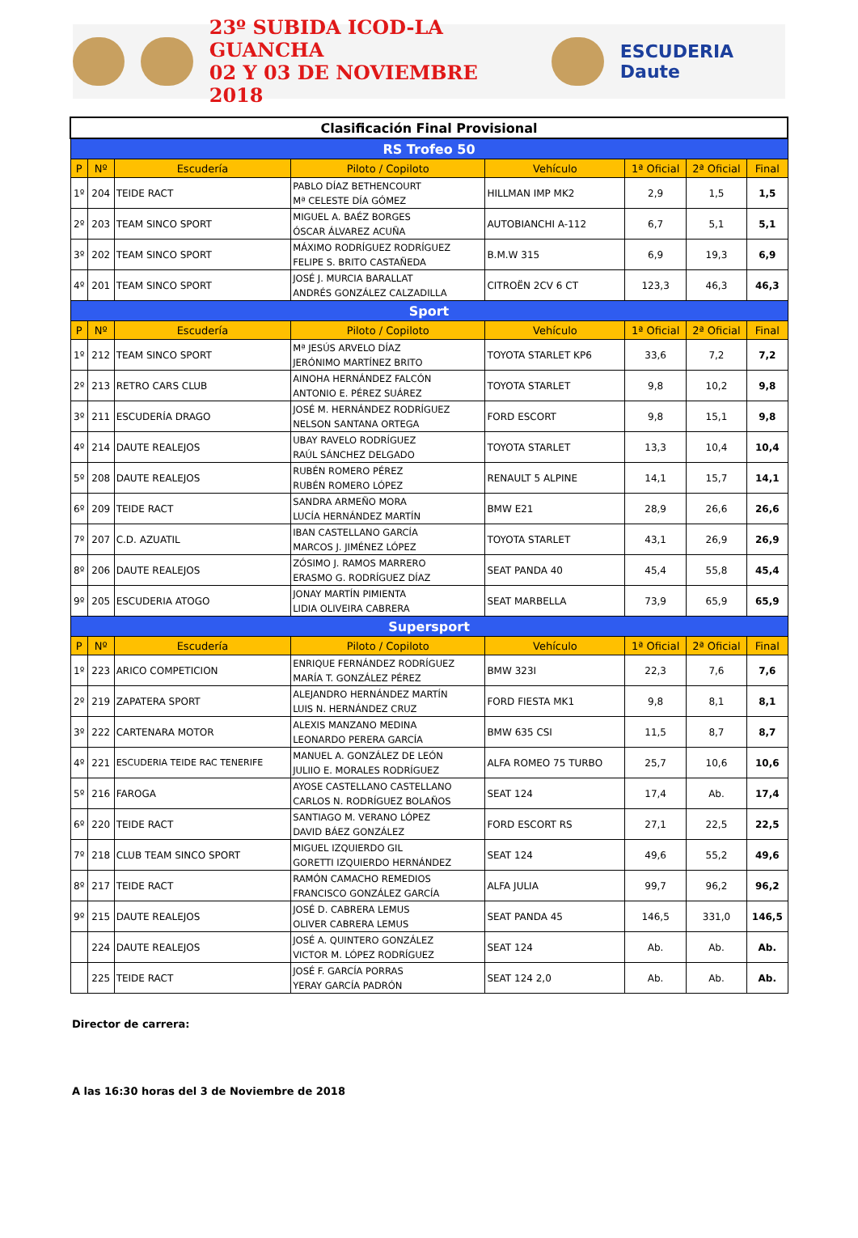23º SUBIDA ICOD-LA GUANCHA
02 Y 03 DE NOVIEMBRE 2018
ESCUDERIA Daute
| Clasificación Final Provisional | | | | | | | |
| RS Trofeo 50 | | | | | | | |
| P | Nº | Escudería | Piloto / Copiloto | Vehículo | 1ª Oficial | 2ª Oficial | Final |
| 1º | 204 | TEIDE RACT | PABLO DÍAZ BETHENCOURT Mª CELESTE DÍA GÓMEZ | HILLMAN IMP MK2 | 2,9 | 1,5 | 1,5 |
| 2º | 203 | TEAM SINCO SPORT | MIGUEL A. BAÉZ BORGES ÓSCAR ÁLVAREZ ACUÑA | AUTOBIANCHI A-112 | 6,7 | 5,1 | 5,1 |
| 3º | 202 | TEAM SINCO SPORT | MÁXIMO RODRÍGUEZ RODRÍGUEZ FELIPE S. BRITO CASTAÑEDA | B.M.W 315 | 6,9 | 19,3 | 6,9 |
| 4º | 201 | TEAM SINCO SPORT | JOSÉ J. MURCIA BARALLAT ANDRÉS GONZÁLEZ CALZADILLA | CITROËN 2CV 6 CT | 123,3 | 46,3 | 46,3 |
| Sport | | | | | | | |
| P | Nº | Escudería | Piloto / Copiloto | Vehículo | 1ª Oficial | 2ª Oficial | Final |
| 1º | 212 | TEAM SINCO SPORT | Mª JESÚS ARVELO DÍAZ JERÓNIMO MARTÍNEZ BRITO | TOYOTA STARLET KP6 | 33,6 | 7,2 | 7,2 |
| 2º | 213 | RETRO CARS CLUB | AINOHA HERNÁNDEZ FALCÓN ANTONIO E. PÉREZ SUÁREZ | TOYOTA STARLET | 9,8 | 10,2 | 9,8 |
| 3º | 211 | ESCUDERÍA DRAGO | JOSÉ M. HERNÁNDEZ RODRÍGUEZ NELSON SANTANA ORTEGA | FORD ESCORT | 9,8 | 15,1 | 9,8 |
| 4º | 214 | DAUTE REALEJOS | UBAY RAVELO RODRÍGUEZ RAÚL SÁNCHEZ DELGADO | TOYOTA STARLET | 13,3 | 10,4 | 10,4 |
| 5º | 208 | DAUTE REALEJOS | RUBÉN ROMERO PÉREZ RUBÉN ROMERO LÓPEZ | RENAULT 5 ALPINE | 14,1 | 15,7 | 14,1 |
| 6º | 209 | TEIDE RACT | SANDRA ARMEÑO MORA LUCÍA HERNÁNDEZ MARTÍN | BMW E21 | 28,9 | 26,6 | 26,6 |
| 7º | 207 | C.D. AZUATIL | IBAN CASTELLANO GARCÍA MARCOS J. JIMÉNEZ LÓPEZ | TOYOTA STARLET | 43,1 | 26,9 | 26,9 |
| 8º | 206 | DAUTE REALEJOS | ZÓSIMO J. RAMOS MARRERO ERASMO G. RODRÍGUEZ DÍAZ | SEAT PANDA 40 | 45,4 | 55,8 | 45,4 |
| 9º | 205 | ESCUDERIA ATOGO | JONAY MARTÍN PIMIENTA LIDIA OLIVEIRA CABRERA | SEAT MARBELLA | 73,9 | 65,9 | 65,9 |
| Supersport | | | | | | | |
| P | Nº | Escudería | Piloto / Copiloto | Vehículo | 1ª Oficial | 2ª Oficial | Final |
| 1º | 223 | ARICO COMPETICION | ENRIQUE FERNÁNDEZ RODRÍGUEZ MARÍA T. GONZÁLEZ PÉREZ | BMW 323I | 22,3 | 7,6 | 7,6 |
| 2º | 219 | ZAPATERA SPORT | ALEJANDRO HERNÁNDEZ MARTÍN LUIS N. HERNÁNDEZ CRUZ | FORD FIESTA MK1 | 9,8 | 8,1 | 8,1 |
| 3º | 222 | CARTENARA MOTOR | ALEXIS MANZANO MEDINA LEONARDO PERERA GARCÍA | BMW 635 CSI | 11,5 | 8,7 | 8,7 |
| 4º | 221 | ESCUDERIA TEIDE RAC TENERIFE | MANUEL A. GONZÁLEZ DE LEÓN JULIIO E. MORALES RODRÍGUEZ | ALFA ROMEO 75 TURBO | 25,7 | 10,6 | 10,6 |
| 5º | 216 | FAROGA | AYOSE CASTELLANO CASTELLANO CARLOS N. RODRÍGUEZ BOLAÑOS | SEAT 124 | 17,4 | Ab. | 17,4 |
| 6º | 220 | TEIDE RACT | SANTIAGO M. VERANO LÓPEZ DAVID BÁEZ GONZÁLEZ | FORD ESCORT RS | 27,1 | 22,5 | 22,5 |
| 7º | 218 | CLUB TEAM SINCO SPORT | MIGUEL IZQUIERDO GIL GORETTI IZQUIERDO HERNÁNDEZ | SEAT 124 | 49,6 | 55,2 | 49,6 |
| 8º | 217 | TEIDE RACT | RAMÓN CAMACHO REMEDIOS FRANCISCO GONZÁLEZ GARCÍA | ALFA JULIA | 99,7 | 96,2 | 96,2 |
| 9º | 215 | DAUTE REALEJOS | JOSÉ D. CABRERA LEMUS OLIVER CABRERA LEMUS | SEAT PANDA 45 | 146,5 | 331,0 | 146,5 |
| | 224 | DAUTE REALEJOS | JOSÉ A. QUINTERO GONZÁLEZ VICTOR M. LÓPEZ RODRÍGUEZ | SEAT 124 | Ab. | Ab. | Ab. |
| | 225 | TEIDE RACT | JOSÉ F. GARCÍA PORRAS YERAY GARCÍA PADRÓN | SEAT 124 2,0 | Ab. | Ab. | Ab. |
Director de carrera:
A las 16:30 horas del 3 de Noviembre de 2018